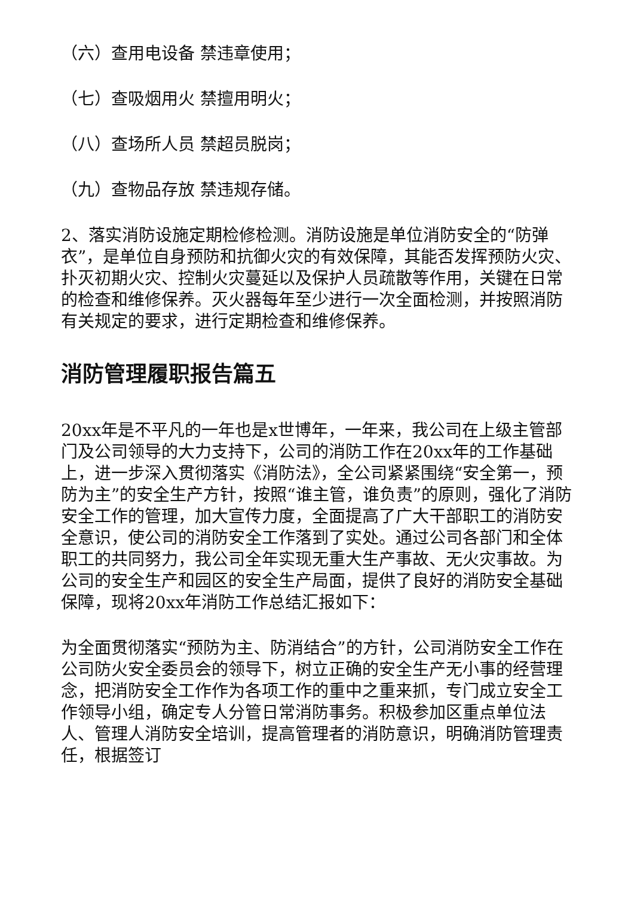（六）查用电设备 禁违章使用；
（七）查吸烟用火 禁擅用明火；
（八）查场所人员 禁超员脱岗；
（九）查物品存放 禁违规存储。
2、落实消防设施定期检修检测。消防设施是单位消防安全的“防弹衣”，是单位自身预防和抗御火灾的有效保障，其能否发挥预防火灾、扑灭初期火灾、控制火灾蔓延以及保护人员疏散等作用，关键在日常的检查和维修保养。灭火器每年至少进行一次全面检测，并按照消防有关规定的要求，进行定期检查和维修保养。
消防管理履职报告篇五
20xx年是不平凡的一年也是x世博年，一年来，我公司在上级主管部门及公司领导的大力支持下，公司的消防工作在20xx年的工作基础上，进一步深入贯彻落实《消防法》，全公司紧紧围绕“安全第一，预防为主”的安全生产方针，按照“谁主管，谁负责”的原则，强化了消防安全工作的管理，加大宣传力度，全面提高了广大干部职工的消防安全意识，使公司的消防安全工作落到了实处。通过公司各部门和全体职工的共同努力，我公司全年实现无重大生产事故、无火灾事故。为公司的安全生产和园区的安全生产局面，提供了良好的消防安全基础保障，现将20xx年消防工作总结汇报如下：
为全面贯彻落实“预防为主、防消结合”的方针，公司消防安全工作在公司防火安全委员会的领导下，树立正确的安全生产无小事的经营理念，把消防安全工作作为各项工作的重中之重来抓，专门成立安全工作领导小组，确定专人分管日常消防事务。积极参加区重点单位法人、管理人消防安全培训，提高管理者的消防意识，明确消防管理责任，根据签订